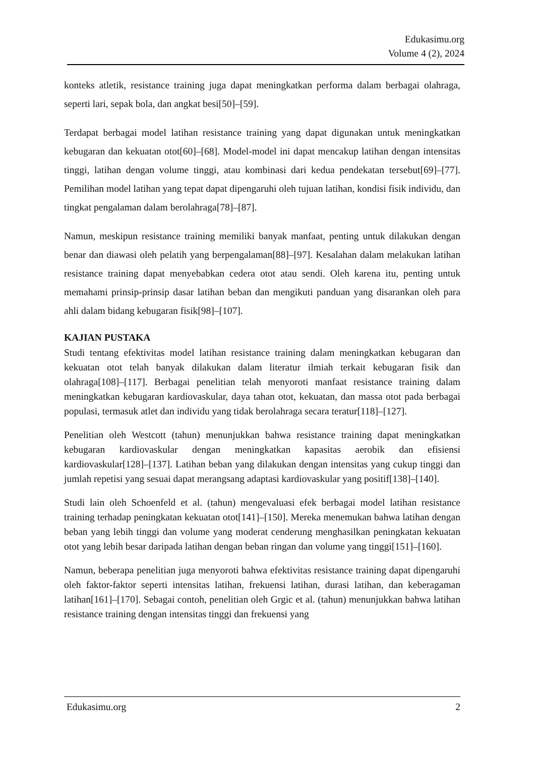Edukasimu.org
Volume 4 (2), 2024
konteks atletik, resistance training juga dapat meningkatkan performa dalam berbagai olahraga, seperti lari, sepak bola, dan angkat besi[50]–[59].
Terdapat berbagai model latihan resistance training yang dapat digunakan untuk meningkatkan kebugaran dan kekuatan otot[60]–[68]. Model-model ini dapat mencakup latihan dengan intensitas tinggi, latihan dengan volume tinggi, atau kombinasi dari kedua pendekatan tersebut[69]–[77]. Pemilihan model latihan yang tepat dapat dipengaruhi oleh tujuan latihan, kondisi fisik individu, dan tingkat pengalaman dalam berolahraga[78]–[87].
Namun, meskipun resistance training memiliki banyak manfaat, penting untuk dilakukan dengan benar dan diawasi oleh pelatih yang berpengalaman[88]–[97]. Kesalahan dalam melakukan latihan resistance training dapat menyebabkan cedera otot atau sendi. Oleh karena itu, penting untuk memahami prinsip-prinsip dasar latihan beban dan mengikuti panduan yang disarankan oleh para ahli dalam bidang kebugaran fisik[98]–[107].
KAJIAN PUSTAKA
Studi tentang efektivitas model latihan resistance training dalam meningkatkan kebugaran dan kekuatan otot telah banyak dilakukan dalam literatur ilmiah terkait kebugaran fisik dan olahraga[108]–[117]. Berbagai penelitian telah menyoroti manfaat resistance training dalam meningkatkan kebugaran kardiovaskular, daya tahan otot, kekuatan, dan massa otot pada berbagai populasi, termasuk atlet dan individu yang tidak berolahraga secara teratur[118]–[127].
Penelitian oleh Westcott (tahun) menunjukkan bahwa resistance training dapat meningkatkan kebugaran kardiovaskular dengan meningkatkan kapasitas aerobik dan efisiensi kardiovaskular[128]–[137]. Latihan beban yang dilakukan dengan intensitas yang cukup tinggi dan jumlah repetisi yang sesuai dapat merangsang adaptasi kardiovaskular yang positif[138]–[140].
Studi lain oleh Schoenfeld et al. (tahun) mengevaluasi efek berbagai model latihan resistance training terhadap peningkatan kekuatan otot[141]–[150]. Mereka menemukan bahwa latihan dengan beban yang lebih tinggi dan volume yang moderat cenderung menghasilkan peningkatan kekuatan otot yang lebih besar daripada latihan dengan beban ringan dan volume yang tinggi[151]–[160].
Namun, beberapa penelitian juga menyoroti bahwa efektivitas resistance training dapat dipengaruhi oleh faktor-faktor seperti intensitas latihan, frekuensi latihan, durasi latihan, dan keberagaman latihan[161]–[170]. Sebagai contoh, penelitian oleh Grgic et al. (tahun) menunjukkan bahwa latihan resistance training dengan intensitas tinggi dan frekuensi yang
Edukasimu.org 2